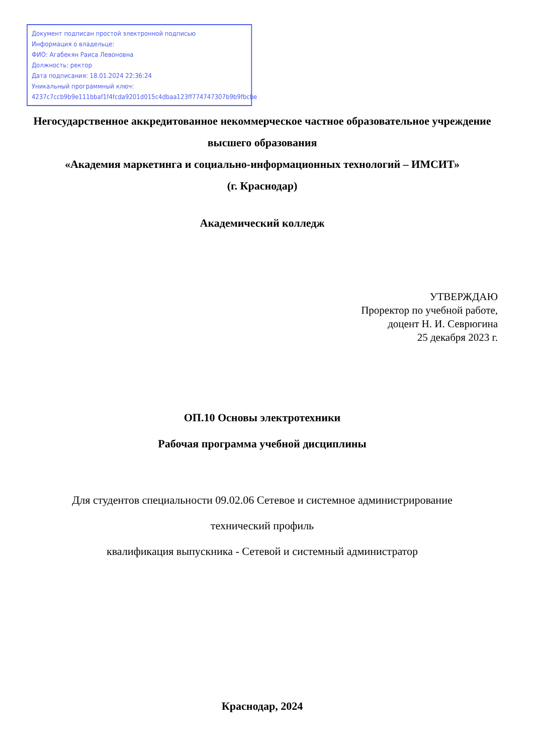Документ подписан простой электронной подписью
Информация о владельце:
ФИО: Агабекян Раиса Левоновна
Должность: ректор
Дата подписания: 18.01.2024 22:36:24
Уникальный программный ключ:
4237c7ccb9b9e111bbaf1f4fcda9201d015c4dbaa123ff774747307b9b9fbcbe
Негосударственное аккредитованное некоммерческое частное образовательное учреждение высшего образования
«Академия маркетинга и социально-информационных технологий – ИМСИТ»
(г. Краснодар)
Академический колледж
УТВЕРЖДАЮ
Проректор по учебной работе,
доцент Н. И. Севрюгина
25 декабря 2023 г.
ОП.10 Основы электротехники
Рабочая программа учебной дисциплины
Для студентов специальности 09.02.06 Сетевое и системное администрирование
технический профиль
квалификация выпускника - Сетевой и системный администратор
Краснодар, 2024